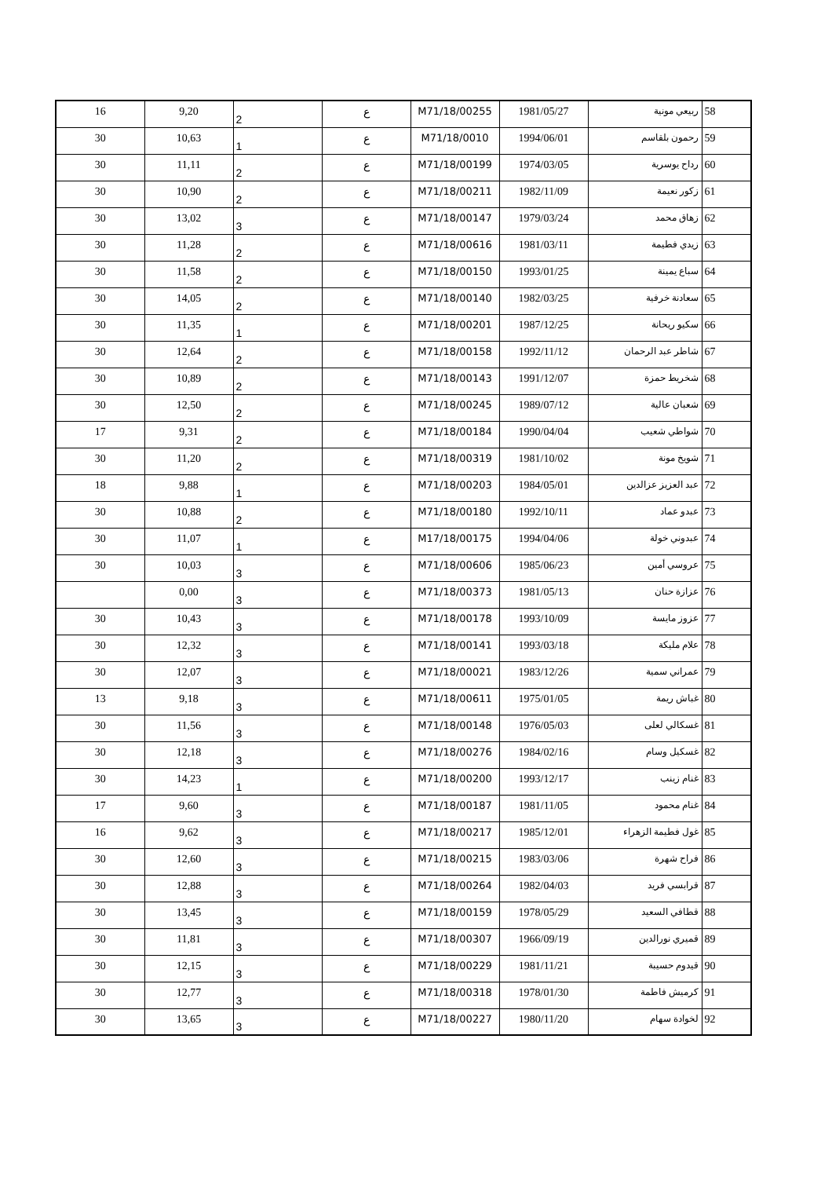| 58 | ربيعي مونية | 1981/05/27 | M71/18/00255 | ع | 2 | 9,20 | 16 |
| 59 | رحمون بلقاسم | 1994/06/01 | M71/18/0010 | ع | 1 | 10,63 | 30 |
| 60 | رداح يوسرية | 1974/03/05 | M71/18/00199 | ع | 2 | 11,11 | 30 |
| 61 | زكور نعيمة | 1982/11/09 | M71/18/00211 | ع | 2 | 10,90 | 30 |
| 62 | زهاق محمد | 1979/03/24 | M71/18/00147 | ع | 3 | 13,02 | 30 |
| 63 | زيدي فطيمة | 1981/03/11 | M71/18/00616 | ع | 2 | 11,28 | 30 |
| 64 | سباع يمينة | 1993/01/25 | M71/18/00150 | ع | 2 | 11,58 | 30 |
| 65 | سعادنة خرفية | 1982/03/25 | M71/18/00140 | ع | 2 | 14,05 | 30 |
| 66 | سكيو ريحانة | 1987/12/25 | M71/18/00201 | ع | 1 | 11,35 | 30 |
| 67 | شاطر عبد الرحمان | 1992/11/12 | M71/18/00158 | ع | 2 | 12,64 | 30 |
| 68 | شخريط حمزة | 1991/12/07 | M71/18/00143 | ع | 2 | 10,89 | 30 |
| 69 | شعبان عالية | 1989/07/12 | M71/18/00245 | ع | 2 | 12,50 | 30 |
| 70 | شواطي شعيب | 1990/04/04 | M71/18/00184 | ع | 2 | 9,31 | 17 |
| 71 | شويخ مونة | 1981/10/02 | M71/18/00319 | ع | 2 | 11,20 | 30 |
| 72 | عبد العزيز عزالدين | 1984/05/01 | M71/18/00203 | ع | 1 | 9,88 | 18 |
| 73 | عبدو عماد | 1992/10/11 | M71/18/00180 | ع | 2 | 10,88 | 30 |
| 74 | عبدوني خولة | 1994/04/06 | M17/18/00175 | ع | 1 | 11,07 | 30 |
| 75 | عروسي أمين | 1985/06/23 | M71/18/00606 | ع | 3 | 10,03 | 30 |
| 76 | عزازة حنان | 1981/05/13 | M71/18/00373 | ع | 3 | 0,00 | |
| 77 | عزوز مايسة | 1993/10/09 | M71/18/00178 | ع | 3 | 10,43 | 30 |
| 78 | علام مليكة | 1993/03/18 | M71/18/00141 | ع | 3 | 12,32 | 30 |
| 79 | عمراني سمية | 1983/12/26 | M71/18/00021 | ع | 3 | 12,07 | 30 |
| 80 | غباش ريمة | 1975/01/05 | M71/18/00611 | ع | 3 | 9,18 | 13 |
| 81 | غسكالي لعلى | 1976/05/03 | M71/18/00148 | ع | 3 | 11,56 | 30 |
| 82 | غسكيل وسام | 1984/02/16 | M71/18/00276 | ع | 3 | 12,18 | 30 |
| 83 | غنام زينب | 1993/12/17 | M71/18/00200 | ع | 1 | 14,23 | 30 |
| 84 | غنام محمود | 1981/11/05 | M71/18/00187 | ع | 3 | 9,60 | 17 |
| 85 | غول فطيمة الزهراء | 1985/12/01 | M71/18/00217 | ع | 3 | 9,62 | 16 |
| 86 | فراح شهرة | 1983/03/06 | M71/18/00215 | ع | 3 | 12,60 | 30 |
| 87 | قرابسي فريد | 1982/04/03 | M71/18/00264 | ع | 3 | 12,88 | 30 |
| 88 | قطافي السعيد | 1978/05/29 | M71/18/00159 | ع | 3 | 13,45 | 30 |
| 89 | قميري نورالدين | 1966/09/19 | M71/18/00307 | ع | 3 | 11,81 | 30 |
| 90 | قيدوم حسيبة | 1981/11/21 | M71/18/00229 | ع | 3 | 12,15 | 30 |
| 91 | كرميش فاطمة | 1978/01/30 | M71/18/00318 | ع | 3 | 12,77 | 30 |
| 92 | لخوادة سهام | 1980/11/20 | M71/18/00227 | ع | 3 | 13,65 | 30 |